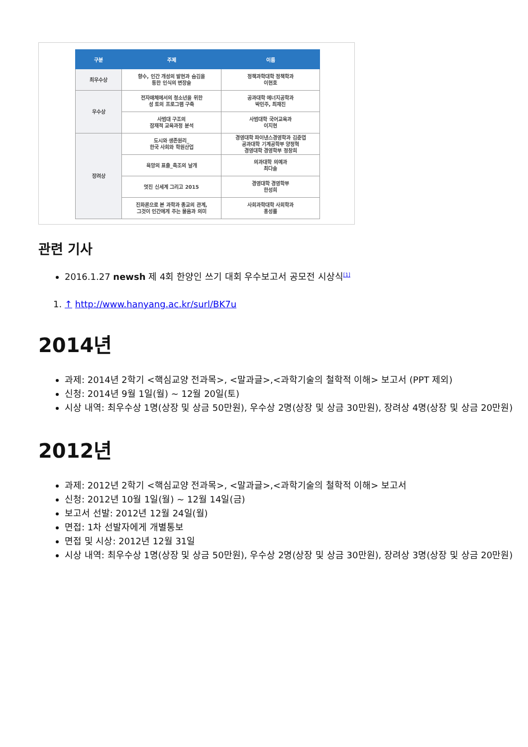| 구분 | 주제 | 이름 |
| --- | --- | --- |
| 최우수상 | 향수, 인간 개성의 발현과 숨김을 통한 인식의 변장술 | 정책과학대학 정책학과 이현호 |
| 우수상 | 전자매체에서의 청소년을 위한 성 토의 프로그램 구축 | 공과대학 에너지공학과 박민주, 최재진 |
| | 사범대 구조의 잠재적 교육과정 분석 | 사범대학 국어교육과 이지현 |
| 장려상 | 도시와 생존원리_ 한국 사회와 학원산업 | 경영대학 파이낸스경영학과 김준엽 공과대학 기계공학부 양정혁 경영대학 경영학부 정창희 |
| | 욕망의 표출_촉조의 날개 | 의과대학 의예과 최다솔 |
| | 멋진 신세계 그리고 2015 | 경영대학 경영학부 한성희 |
| | 진화론으로 본 과학과 종교의 관계, 그것이 인간에게 주는 물음과 의미 | 사회과학대학 사회학과 홍성률 |
관련 기사
2016.1.27 newsh 제 4회 한양인 쓰기 대회 우수보고서 공모전 시상식<sup>[1]</sup>
1. ↑ http://www.hanyang.ac.kr/surl/BK7u
2014년
과제: 2014년 2학기 <핵심교양 전과목>, <말과글>,<과학기술의 철학적 이해> 보고서 (PPT 제외)
신청: 2014년 9월 1일(월) ~ 12월 20일(토)
시상 내역: 최우수상 1명(상장 및 상금 50만원), 우수상 2명(상장 및 상금 30만원), 장려상 4명(상장 및 상금 20만원)
2012년
과제: 2012년 2학기 <핵심교양 전과목>, <말과글>,<과학기술의 철학적 이해> 보고서
신청: 2012년 10월 1일(월) ~ 12월 14일(금)
보고서 선발: 2012년 12월 24일(월)
면접: 1차 선발자에게 개별통보
면접 및 시상: 2012년 12월 31일
시상 내역: 최우수상 1명(상장 및 상금 50만원), 우수상 2명(상장 및 상금 30만원), 장려상 3명(상장 및 상금 20만원)